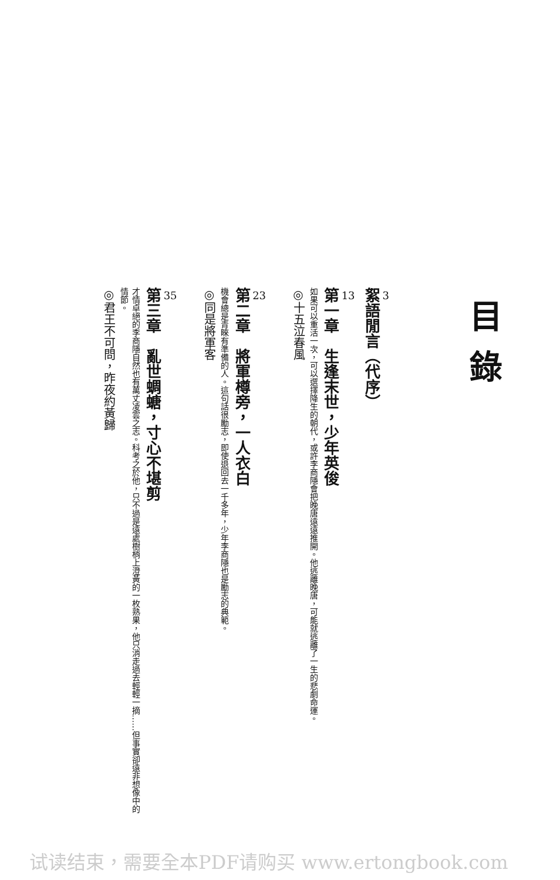目錄
3
絮語閒言（代序）
13
第一章　生逢末世，少年英俊
如果可以重活一次，可以選擇降生的朝代，或許李商隱會把晚唐遠遠推開。他逃離晚唐，可能就逃離了一生的悲劇命運。
◎十五泣春風
23
第二章　將軍樽旁，一人衣白
機會總是青睞有準備的人。這句話很勵志，即使退回去一千多年，少年李商隱也是勵志的典範。
◎同是將軍客
35
第三章　亂世蜩螗，寸心不堪剪
才情卓絕的李商隱自然也有萬丈凌雲之志。科考之於他，只不過是遠處樹梢上澄黃的一枚熟果，他只消走過去輕輕一摘……但事實卻遠非想像中的情節。
◎君王不可問，昨夜約黃歸
试读结束，需要全本PDF请购买 www.ertongbook.com